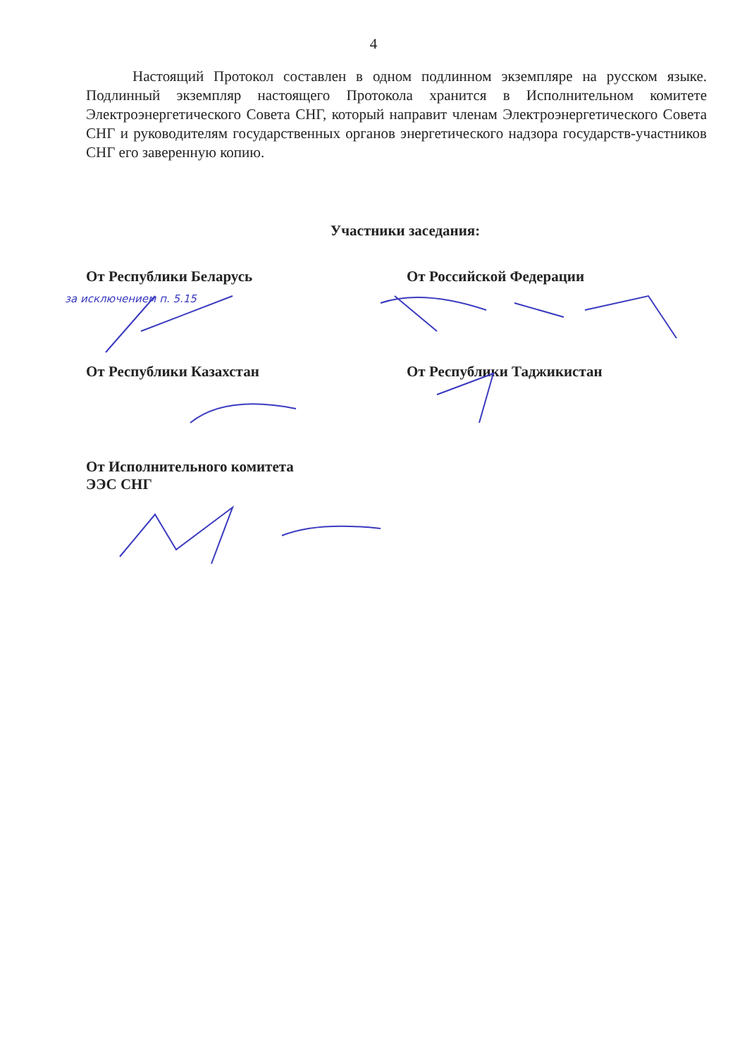4
Настоящий Протокол составлен в одном подлинном экземпляре на русском языке. Подлинный экземпляр настоящего Протокола хранится в Исполнительном комитете Электроэнергетического Совета СНГ, который направит членам Электроэнергетического Совета СНГ и руководителям государственных органов энергетического надзора государств-участников СНГ его заверенную копию.
Участники заседания:
От Республики Беларусь
за исключением п. 5.15
От Российской Федерации
От Республики Казахстан От Республики Таджикистан
От Исполнительного комитета
ЭЭС СНГ